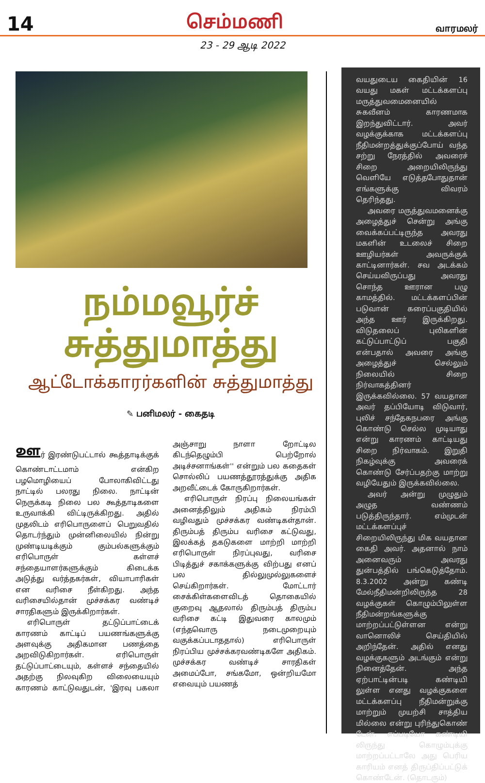14 செம்மணி வாரமலர்
23 - 29 ஆடி 2022
நம்மவூர்ச்
சுத்துமாத்து
ஆட்டோக்காரர்களின் சுத்துமாத்து
✎ பனிமலர் - கைதடி
ஊர் இரண்டுபட்டால் கூத்தாடிக்குக் கொண்டாட்டமாம் என்கிற பழமொழியைப் போலாகிவிட்டது நாட்டில் பலரது நிலை. நாட்டின் நெருக்கடி நிலை பல கூத்தாடிகளை உருவாக்கி விட்டிருக்கிறது. அதில் முதலிடம் எரிபொருளைப் பெறுவதில் தொடர்ந்தும் முன்னிலையில் நின்று முண்டியடிக்கும் கும்பல்களுக்கும் எரிபொருள் கள்ளச் சந்தையாளர்களுக்கும் கிடைக்க அடுத்து வர்த்தகர்கள், வியாபாரிகள் என வரிசை நீள்கிறது. அந்த வரிசையில்தான் முச்சக்கர வண்டிச் சாரதிகளும் இருக்கிறார்கள்.
எரிபொருள் தட்டுப்பாட்டைக் காரணம் காட்டிப் பயணங்களுக்கு அளவுக்கு அதிகமான பணத்தை அறவிடுகிறார்கள். எரிபொருள் தட்டுப்பாட்டையும், கள்ளச் சந்தையில் அதற்கு நிலவுகிற விலையையும் காரணம் காட்டுவதுடன், 'இரவு பகலா அஞ்சாறு நாளா றோட்டில கிடந்தெழும்பி பெற்றோல் அடிச்சனாங்கள்'' என்றும் பல கதைகள் சொல்லிப் பயணத்தூரத்துக்கு அதிக அறவீட்டைக் கோருகிறார்கள்.
எரிபொருள் நிரப்பு நிலையங்கள் அனைத்திலும் அதிகம் நிரம்பி வழிவதும் முச்சக்கர வண்டிகள்தான். திரும்பத் திரும்ப வரிசை கட்டுவது, இலக்கத் தகடுகளை மாற்றி மாற்றி எரிபொருள் நிரப்புவது, வரிசை பிடித்துச் சகாக்களுக்கு விற்பது எனப் பல தில்லுமுல்லுகளைச் செய்கிறார்கள். மோட்டார் சைக்கிள்களைவிடத் தொகையில் குறைவு ஆதலால் திரும்பத் திரும்ப வரிசை கட்டி இதுவரை காலமும் (எந்தவொரு நடைமுறையும் வகுக்கப்படாததால்) எரிபொருள் நிரப்பிய முச்சக்கரவண்டிகளே அதிகம். முச்சக்கர வண்டிச் சாரதிகள் அமைப்போ, சங்கமோ, ஒன்றியமோ எவையும் பயணத்
வயதுடைய கைதியின் 16 வயது மகள் மட்டக்களப்பு மருத்துவமைனையில் சுகவீனம் காரணமாக இறந்துவிட்டார். அவர் வழக்குக்காக மட்டக்களப்பு நீதிமன்றத்துக்குப்போய் வந்த சற்று நேரத்தில் அவரைச் சிறை அறையிலிருந்து வெளியே எடுத்தபோதுதான் எங்களுக்கு விவரம் தெரிந்தது.
அவரை மருத்துவமனைக்கு அழைத்துச் சென்று அங்கு வைக்கப்பட்டிருந்த அவரது மகளின் உடலைச் சிறை ஊழியர்கள் அவருக்குக் காட்டினார்கள். சவ அடக்கம் செய்யவிருப்பது அவரது சொந்த ஊரான பழு காமத்தில். மட்டக்களப்பின் படுவான் கரைப்பகுதியில் அந்த ஊர் இருக்கிறது. விடுதலைப் புலிகளின் கட்டுப்பாட்டுப் பகுதி என்பதால் அவரை அங்கு அழைத்துச் செல்லும் நிலையில் சிறை நிர்வாகத்தினர் இருக்கவில்லை. 57 வயதான அவர் தப்பியோடி விடுவார், புலிச் சந்தேகநபரை அங்கு கொண்டு செல்ல முடியாது என்று காரணம் காட்டியது சிறை நிர்வாகம். இறுதி நிகழ்வுக்கு அவரைக் கொண்டு சேர்ப்பதற்கு மாற்று வழியேதும் இருக்கவில்லை.
அவர் அன்று முழுதும் அழுத வண்ணம் படுத்திருந்தார். எம்முடன் மட்டக்களப்புச் சிறையிலிருந்து மிக வயதான கைதி அவர். அதனால் நாம் அனைவரும் அவரது துன்பத்தில் பங்கெடுத்தோம். 8.3.2002 அன்று கண்டி மேல்நீதிமன்றிலிருந்த 28 வழக்குகள் கொழும்பிலுள்ள நீதிமன்றங்களுக்கு மாற்றப்பட்டுள்ளன என்று வானொலிச் செய்தியில் அறிந்தேன். அதில் எனது வழக்குகளும் அடங்கும் என்று நினைத்தேன். அந்த ஏற்பாட்டின்படி கண்டியி லுள்ள எனது வழக்குகளை மட்டக்களப்பு நீதிமன்றுக்கு மாற்றும் முயற்சி சாத்திய மில்லை என்று புரிந்துகொண் டேன். எப்படியோ கண்டியி லிருந்து கொழும்புக்கு மாற்றப்பட்டாலே அது பெரிய காரியம் எனத் திருப்திப்பட்டுக் கொண்டேன். (தொடரும்)